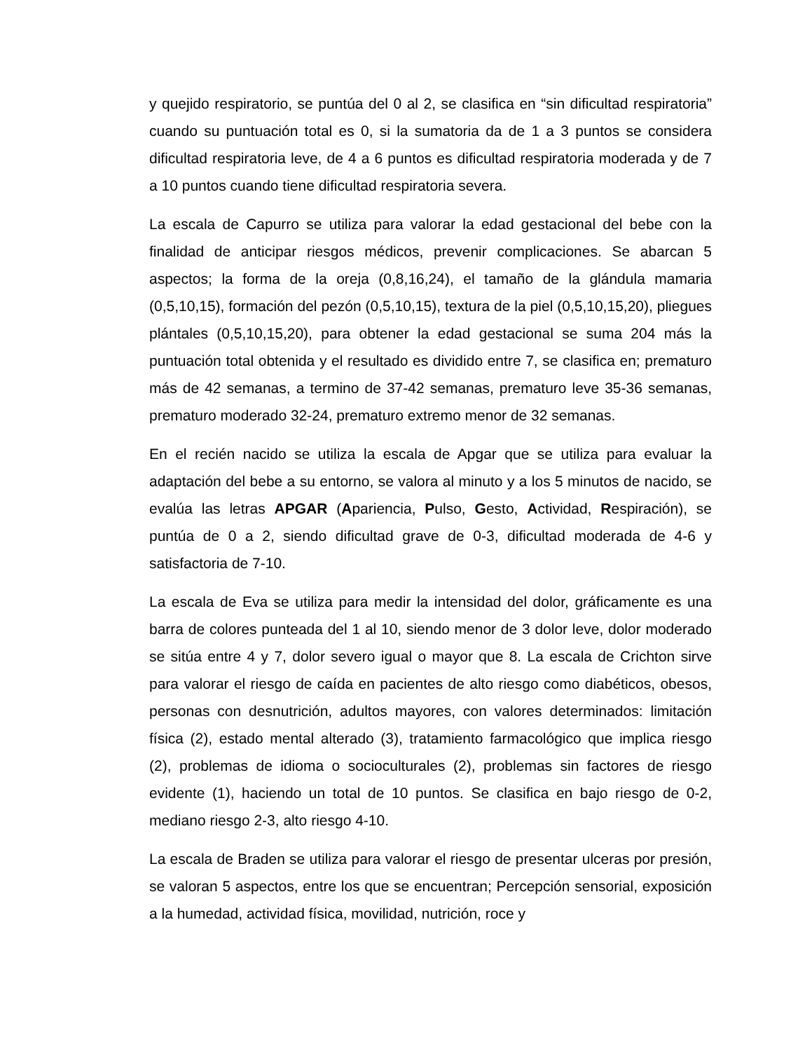y quejido respiratorio, se puntúa del 0 al 2, se clasifica en “sin dificultad respiratoria” cuando su puntuación total es 0, si la sumatoria da de 1 a 3 puntos se considera dificultad respiratoria leve, de 4 a 6 puntos es dificultad respiratoria moderada y de 7 a 10 puntos cuando tiene dificultad respiratoria severa.
La escala de Capurro se utiliza para valorar la edad gestacional del bebe con la finalidad de anticipar riesgos médicos, prevenir complicaciones. Se abarcan 5 aspectos; la forma de la oreja (0,8,16,24), el tamaño de la glándula mamaria (0,5,10,15), formación del pezón (0,5,10,15), textura de la piel (0,5,10,15,20), pliegues plántales (0,5,10,15,20), para obtener la edad gestacional se suma 204 más la puntuación total obtenida y el resultado es dividido entre 7, se clasifica en; prematuro más de 42 semanas, a termino de 37-42 semanas, prematuro leve 35-36 semanas, prematuro moderado 32-24, prematuro extremo menor de 32 semanas.
En el recién nacido se utiliza la escala de Apgar que se utiliza para evaluar la adaptación del bebe a su entorno, se valora al minuto y a los 5 minutos de nacido, se evalúa las letras APGAR (Apariencia, Pulso, Gesto, Actividad, Respiración), se puntúa de 0 a 2, siendo dificultad grave de 0-3, dificultad moderada de 4-6 y satisfactoria de 7-10.
La escala de Eva se utiliza para medir la intensidad del dolor, gráficamente es una barra de colores punteada del 1 al 10, siendo menor de 3 dolor leve, dolor moderado se sitúa entre 4 y 7, dolor severo igual o mayor que 8. La escala de Crichton sirve para valorar el riesgo de caída en pacientes de alto riesgo como diabéticos, obesos, personas con desnutrición, adultos mayores, con valores determinados: limitación física (2), estado mental alterado (3), tratamiento farmacológico que implica riesgo (2), problemas de idioma o socioculturales (2), problemas sin factores de riesgo evidente (1), haciendo un total de 10 puntos. Se clasifica en bajo riesgo de 0-2, mediano riesgo 2-3, alto riesgo 4-10.
La escala de Braden se utiliza para valorar el riesgo de presentar ulceras por presión, se valoran 5 aspectos, entre los que se encuentran; Percepción sensorial, exposición a la humedad, actividad física, movilidad, nutrición, roce y